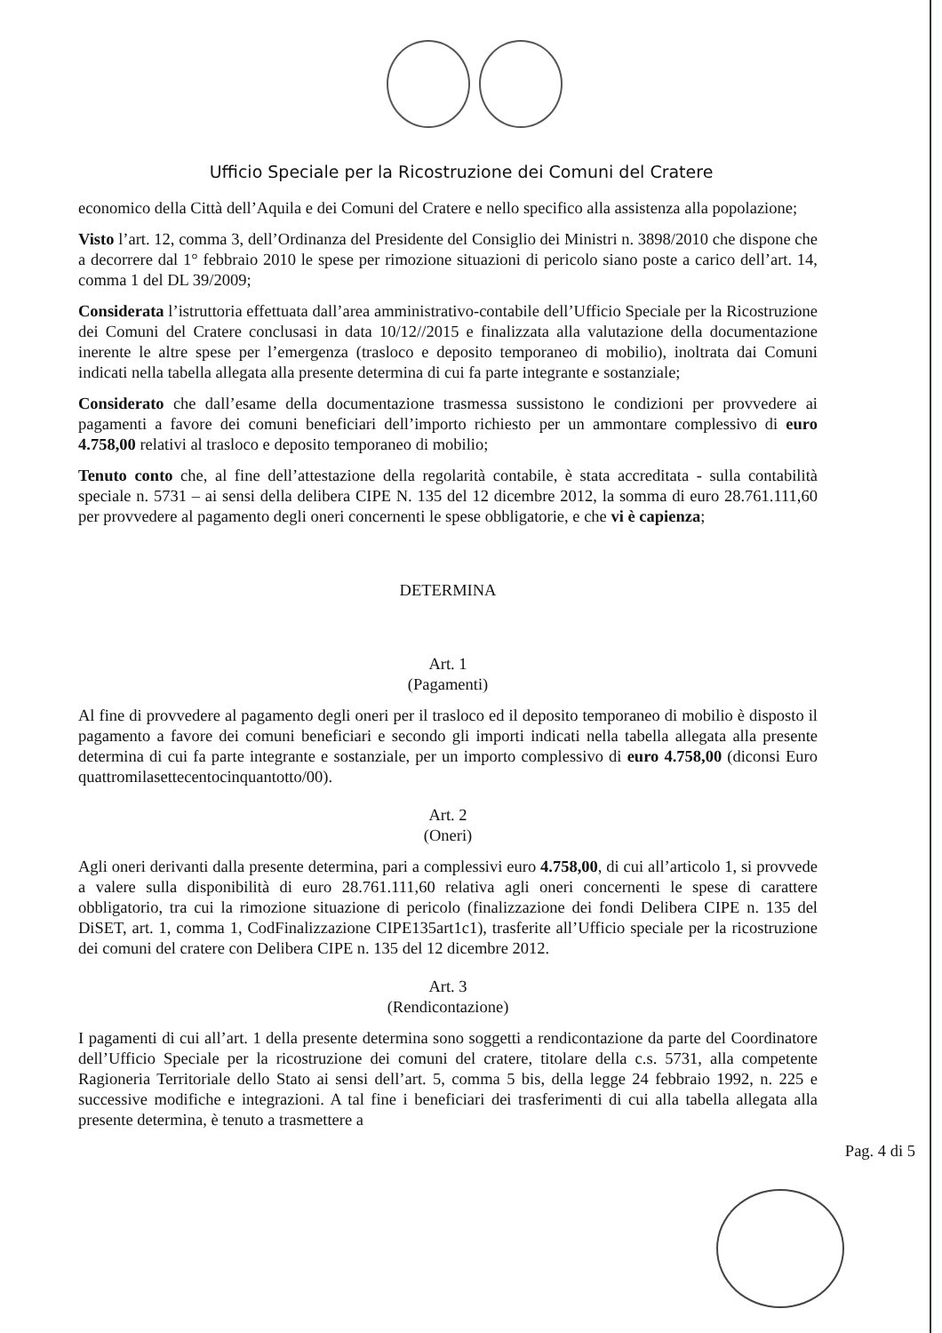Ufficio Speciale per la Ricostruzione dei Comuni del Cratere
economico della Città dell’Aquila e dei Comuni del Cratere e nello specifico alla assistenza alla popolazione;
Visto l’art. 12, comma 3, dell’Ordinanza del Presidente del Consiglio dei Ministri n. 3898/2010 che dispone che a decorrere dal 1° febbraio 2010 le spese per rimozione situazioni di pericolo siano poste a carico dell’art. 14, comma 1 del DL 39/2009;
Considerata l’istruttoria effettuata dall’area amministrativo-contabile dell’Ufficio Speciale per la Ricostruzione dei Comuni del Cratere conclusasi in data 10/12//2015 e finalizzata alla valutazione della documentazione inerente le altre spese per l’emergenza (trasloco e deposito temporaneo di mobilio), inoltrata dai Comuni indicati nella tabella allegata alla presente determina di cui fa parte integrante e sostanziale;
Considerato che dall’esame della documentazione trasmessa sussistono le condizioni per provvedere ai pagamenti a favore dei comuni beneficiari dell’importo richiesto per un ammontare complessivo di euro 4.758,00 relativi al trasloco e deposito temporaneo di mobilio;
Tenuto conto che, al fine dell’attestazione della regolarità contabile, è stata accreditata - sulla contabilità speciale n. 5731 – ai sensi della delibera CIPE N. 135 del 12 dicembre 2012, la somma di euro 28.761.111,60 per provvedere al pagamento degli oneri concernenti le spese obbligatorie, e che vi è capienza;
DETERMINA
Art. 1
(Pagamenti)
Al fine di provvedere al pagamento degli oneri per il trasloco ed il deposito temporaneo di mobilio è disposto il pagamento a favore dei comuni beneficiari e secondo gli importi indicati nella tabella allegata alla presente determina di cui fa parte integrante e sostanziale, per un importo complessivo di euro 4.758,00 (diconsi Euro quattromilasettecentocinquantotto/00).
Art. 2
(Oneri)
Agli oneri derivanti dalla presente determina, pari a complessivi euro 4.758,00, di cui all’articolo 1, si provvede a valere sulla disponibilità di euro 28.761.111,60 relativa agli oneri concernenti le spese di carattere obbligatorio, tra cui la rimozione situazione di pericolo (finalizzazione dei fondi Delibera CIPE n. 135 del DiSET, art. 1, comma 1, CodFinalizzazione CIPE135art1c1), trasferite all’Ufficio speciale per la ricostruzione dei comuni del cratere con Delibera CIPE n. 135 del 12 dicembre 2012.
Art. 3
(Rendicontazione)
I pagamenti di cui all’art. 1 della presente determina sono soggetti a rendicontazione da parte del Coordinatore dell’Ufficio Speciale per la ricostruzione dei comuni del cratere, titolare della c.s. 5731, alla competente Ragioneria Territoriale dello Stato ai sensi dell’art. 5, comma 5 bis, della legge 24 febbraio 1992, n. 225 e successive modifiche e integrazioni. A tal fine i beneficiari dei trasferimenti di cui alla tabella allegata alla presente determina, è tenuto a trasmettere a
Pag. 4 di 5